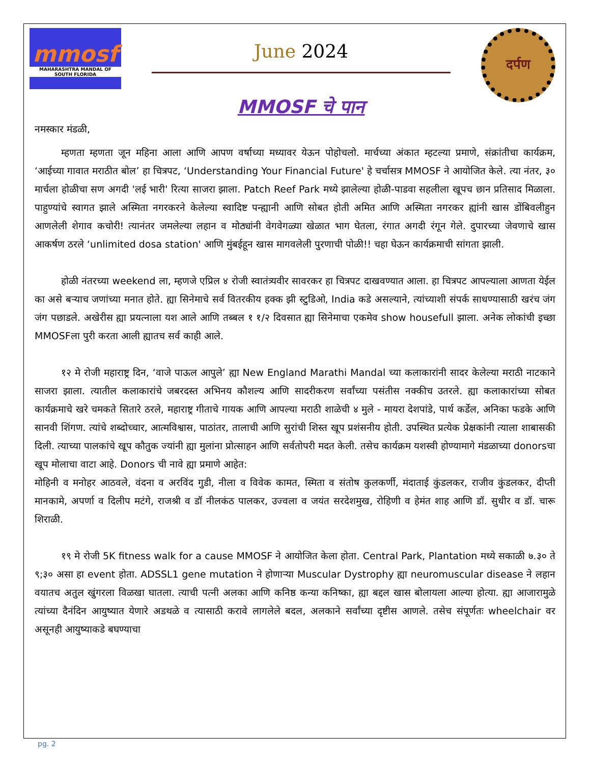mmosf
MAHARASHTRA MANDAL OF SOUTH FLORIDA
June 2024
MMOSF चे पान
दर्पण
नमस्कार मंडळी,
म्हणता म्हणता जून महिना आला आणि आपण वर्षाच्या मध्यावर येऊन पोहोचलो. मार्चच्या अंकात म्हटल्या प्रमाणे, संक्रांतीचा कार्यक्रम, ‘आईच्या गावात मराठीत बोल’ हा चित्रपट, ‘Understanding Your Financial Future' हे चर्चासत्र MMOSF ने आयोजित केले. त्या नंतर, ३० मार्चला होळीचा सण अगदी 'लई भारी' रित्या साजरा झाला. Patch Reef Park मध्ये झालेल्या होळी-पाडवा सहलीला खूपच छान प्रतिसाद मिळाला. पाहुण्यांचे स्वागत झाले अस्मिता नगरकरने केलेल्या स्वादिष्ट पन्ह्यानी आणि सोबत होती अमित आणि अस्मिता नगरकर ह्यांनी खास डोंबिवलीहुन आणलेली शेगाव कचोरी! त्यानंतर जमलेल्या लहान व मोठ्यांनी वेगवेगळ्या खेळात भाग घेतला, रंगात अगदी रंगून गेले. दुपारच्या जेवणाचे खास आकर्षण ठरले ‘unlimited dosa station' आणि मुंबईहून खास मागवलेली पुरणाची पोळी!! चहा घेऊन कार्यक्रमाची सांगता झाली.
होळी नंतरच्या weekend ला, म्हणजे एप्रिल ४ रोजी स्वातंत्र्यवीर सावरकर हा चित्रपट दाखवण्यात आला. हा चित्रपट आपल्याला आणता येईल का असे बऱ्याच जणांच्या मनात होते. ह्या सिनेमाचे सर्व वितरकीय हक्क झी स्टुडिओ, India कडे असल्याने, त्यांच्याशी संपर्क साधण्यासाठी खरंच जंग जंग पछाडले. अखेरीस ह्या प्रयत्नाला यश आले आणि तब्बल १ १/२ दिवसात ह्या सिनेमाचा एकमेव show housefull झाला. अनेक लोकांची इच्छा MMOSFला पुरी करता आली ह्यातच सर्व काही आले.
१२ मे रोजी महाराष्ट्र दिन, ‘वाजे पाऊल आपुले’ ह्या New England Marathi Mandal च्या कलाकारांनी सादर केलेल्या मराठी नाटकाने साजरा झाला. त्यातील कलाकारांचे जबरदस्त अभिनय कौशल्य आणि सादरीकरण सर्वांच्या पसंतीस नक्कीच उतरले. ह्या कलाकारांच्या सोबत कार्यक्रमाचे खरे चमकते सितारे ठरले, महाराष्ट्र गीताचे गायक आणि आपल्या मराठी शाळेची ४ मुले - मायरा देशपांडे, पार्थ कर्डेल, अनिका फडके आणि सानवी शिंगण. त्यांचे शब्दोच्चार, आत्मविश्वास, पाठांतर, तालाची आणि सुरांची शिस्त खूप प्रशंसनीय होती. उपस्थित प्रत्येक प्रेक्षकांनी त्याला शाबासकी दिली. त्याच्या पालकांचे खूप कौतुक ज्यांनी ह्या मुलांना प्रोत्साहन आणि सर्वतोपरी मदत केली. तसेच कार्यक्रम यशस्वी होण्यामागे मंडळाच्या donorsचा खूप मोलाचा वाटा आहे. Donors ची नावे ह्या प्रमाणे आहेत:
मोहिनी व मनोहर आठवले, वंदना व अरविंद गुडी, नीला व विवेक कामत, स्मिता व संतोष कुलकर्णी, मंदाताई कुंडलकर, राजीव कुंडलकर, दीप्ती मानकामे, अपर्णा व दिलीप मटंगे, राजश्री व डॉ नीलकंठ पालकर, उज्वला व जयंत सरदेशमुख, रोहिणी व हेमंत शाह आणि डॉ. सुधीर व डॉ. चारू शिराळी.
१९ मे रोजी 5K fitness walk for a cause MMOSF ने आयोजित केला होता. Central Park, Plantation मध्ये सकाळी ७.३० ते ९;३० असा हा event होता. ADSSL1 gene mutation ने होणाऱ्या Muscular Dystrophy ह्या neuromuscular disease ने लहान वयातच अतुल खुंगरला विळखा घातला. त्याची पत्नी अलका आणि कनिष्ठ कन्या कनिष्का, ह्या बद्दल खास बोलायला आल्या होत्या. ह्या आजारामुळे त्यांच्या दैनंदिन आयुष्यात येणारे अडथळे व त्यासाठी करावे लागलेले बदल, अलकाने सर्वांच्या दृष्टीस आणले. तसेच संपूर्णतः wheelchair वर असूनही आयुष्याकडे बघण्याचा
pg. 2